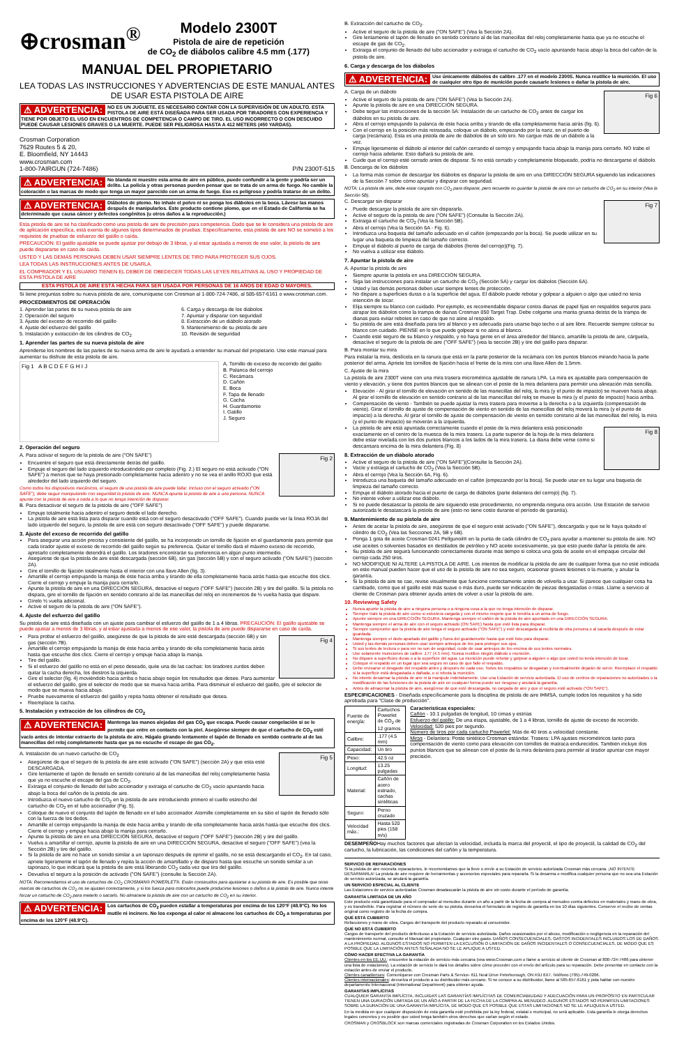⊕crosman<sup>®</sup>
Modelo 2300T
Pistola de aire de repetición
de CO<sub>2</sub> de diábolos calibre 4.5 mm (.177)
MANUAL DEL PROPIETARIO
LEA TODAS LAS INSTRUCCIONES Y ADVERTENCIAS DE ESTE MANUAL ANTES DE USAR ESTA PISTOLA DE AIRE
⚠ ADVERTENCIA: NO ES UN JUGUETE. ES NECESARIO CONTAR CON LA SUPERVISIÓN DE UN ADULTO. ESTA PISTOLA DE AIRE ESTÁ DISEÑADA PARA SER USADA POR TIRADORES CON EXPERIENCIA Y TIENE POR OBJETO EL USO EN ENCUENTROS DE COMPETENCIA O CAMPO DE TIRO. EL USO INCORRECTO O CON DESCUIDO PUEDE CAUSAR LESIONES GRAVES O LA MUERTE. PUEDE SER PELIGROSA HASTA A 412 METERS (450 YARDAS).
Crosman Corporation
7629 Routes 5 & 20,
E. Bloomfield, NY 14443
www.crosman.com
1-800-7AIRGUN (724-7486) P/N 2300T-515
⚠ ADVERTENCIA: No blanda ni muestre esta arma de aire en público, puede confundir a la gente y podría ser un delito. La policía y otras personas pueden pensar que se trata de un arma de fuego. No cambie la coloración o las marcas de modo que tenga un mayor parecido con un arma de fuego. Eso es peligroso y podría tratarse de un delito.
⚠ ADVERTENCIA: Diábolos de plomo. No inhale el polvo ni se ponga los diábolos en la boca. Lávese las manos después de manipularlos. Este producto contiene plomo, que en el Estado de California se ha determinado que causa cáncer y defectos congénitos (u otros daños a la reproducción.)
Esta pistola de aire se ha clasificado como una pistola de aire de precisión para competencia. Dado que se le considera una pistola de aire de aplicación específica, está exenta de algunos tipos determinados de pruebas. Específicamente, esta pistola de aire NO se sometió a los requisitos de pruebas de esfuerzo del gatillo o caída.
PRECAUCIÓN: El gatillo ajustable se puede ajustar por debajo de 3 libras, y al estar ajustada a menos de ese valor, la pistola de aire puede dispararse en caso de caída.
USTED Y LAS DEMÁS PERSONAS DEBEN USAR SIEMPRE LENTES DE TIRO PARA PROTEGER SUS OJOS.
LEA TODAS LAS INSTRUCCIONES ANTES DE USARLA.
EL COMPRADOR Y EL USUARIO TIENEN EL DEBER DE OBEDECER TODAS LAS LEYES RELATIVAS AL USO Y PROPIEDAD DE ESTA PISTOLA DE AIRE
ESTA PISTOLA DE AIRE ESTÁ HECHA PARA SER USADA POR PERSONAS DE 16 AÑOS DE EDAD O MAYORES.
Si tiene preguntas sobre su nueva pistola de aire, comuníquese con Crosman al 1-800-724-7486, al 585-657-6161 o www.crosman.com.
PROCEDIMIENTOS DE OPERACIÓN
1. Aprender las partes de su nueva pistola de aire
2. Operación del seguro
3. Ajuste del exceso de recorrido del gatillo
4. Ajuste del esfuerzo del gatillo
5. Instalación y extracción de los cilindros de CO<sub>2</sub>
6. Carga y descarga de los diábolos
7. Apuntar y disparar con seguridad
8. Extracción de un diábolo atorado
9. Mantenimiento de su pistola de aire
10. Revisión de seguridad
1. Aprender las partes de su nueva pistola de aire
Aprenderse los nombres de las partes de su nueva arma de aire le ayudará a entender su manual del propietario. Use este manual para aumentar su disfrute de esta pistola de aire.
Fig 1 A B C D E F G H I J
A. Tornillo de exceso de recorrido del gatillo
B. Palanca del cerrojo
C. Recámara
D. Cañón
E. Boca
F. Tapa de llenado
G. Cacha
H. Guardamonte
I. Gatillo
J. Seguro
2. Operación del seguro
Fig 2
A. Para activar el seguro de la pistola de aire ("ON SAFE")
Encuentre el seguro que está directamente detrás del gatillo.
Empuje el seguro del lado izquierdo introduciéndolo por completo (Fig. 2.) El seguro no está activado ("ON SAFE") a menos que se haya presionado completamente hacia adentro y no se vea el anillo ROJO que está alrededor del lado izquierdo del seguro.
Como todos los dispositivos mecánicos, el seguro de una pistola de aire puede fallar. Incluso con el seguro activado ("ON SAFE"), debe seguir manipulando con seguridad la pistola de aire. NUNCA apunte la pistola de aire a una persona. NUNCA apunte con la pistola de aire a nada a lo que no tenga intención de disparar.
B. Para desactivar el seguro de la pistola de aire ("OFF SAFE")
Empuje totalmente hacia adentro el seguro desde el lado derecho.
La pistola de aire está lista para disparar cuando está con el seguro desactivado ("OFF SAFE"). Cuando puede ver la línea ROJA del lado izquierdo del seguro, la pistola de aire está con seguro desactivado ("OFF SAFE") y puede dispararse.
3. Ajuste del exceso de recorrido del gatillo
Para asegurar una acción precisa y consistente del gatillo, se ha incorporado un tornillo de fijación en el guardamonte para permitir que cada tirador ajuste el exceso de recorrido del gatillo según su preferencia. Quitar el tornillo dará el máximo exceso de recorrido, apretarlo completamente detendrá el gatillo. Los tiradores encontrarán su preferencia en algún punto intermedio.
Asegúrese de que la pistola de aire esté descargada (sección 6B), sin gas (sección 5B) y con el seguro activado ("ON SAFE") (sección 2A).
Gire el tornillo de fijación totalmente hasta el interior con una llave Allen (fig. 3).
Amartille el cerrojo empujando la manija de éste hacia arriba y tirando de ella completamente hacia atrás hasta que escuche dos clics. Cierre el cerrojo y empuje la manija para cerrarlo.
Apunte la pistola de aire en una DIRECCIÓN SEGURA, desactive el seguro ("OFF SAFE") (sección 2B) y tire del gatillo. Si la pistola no dispara, gire el tornillo de fijación en sentido contrario al de las manecillas del reloj en incrementos de ½ vuelta hasta que dispare.
Gírelo ½ vuelta adicional.
Active el seguro de la pistola de aire ("ON SAFE").
4. Ajuste del esfuerzo del gatillo
Su pistola de aire está diseñada con un ajuste para cambiar el esfuerzo del gatillo de 1 a 4 libras. PRECAUCIÓN: El gatillo ajustable se puede ajustar a menos de 3 libras, y al estar ajustada a menos de ese valor, la pistola de aire puede dispararse en caso de caída.
Fig 4
Para probar el esfuerzo del gatillo, asegúrese de que la pistola de aire esté descargada (sección 6B) y sin gas (sección 7B).
Amartille el cerrojo empujando la manija de éste hacia arriba y tirando de ella completamente hacia atrás hasta que escuche dos clics. Cierre el cerrojo y empuje hacia abajo la manija.
Tire del gatillo.
Si el esfuerzo del gatillo no está en el peso deseado, quite una de las cachas: los tiradores zurdos deben quitar la cacha derecha, los diestros la izquierda.
Gire el selector (fig. 4) moviéndolo hacia arriba o hacia abajo según los resultados que desee. Para aumentar el esfuerzo del gatillo, gire el selector de modo que se mueva hacia arriba. Para disminuir el esfuerzo del gatillo, gire el selector de modo que se mueva hacia abajo.
Pruebe nuevamente el esfuerzo del gatillo y repita hasta obtener el resultado que desea.
Reemplace la cacha.
5. Instalación y extracción de los cilindros de CO<sub>2</sub>
⚠ ADVERTENCIA: Mantenga las manos alejadas del gas CO<sub>2</sub> que escapa. Puede causar congelación si se le permite que entre en contacto con la piel. Asegúrese siempre de que el cartucho de CO<sub>2</sub> esté vacío antes de intentar extraerlo de la pistola de aire. Hágalo girando lentamente el tapón de llenado en sentido contrario al de las manecillas del reloj completamente hasta que ya no escuche el escape de gas CO<sub>2</sub>.
Fig 5
A. Instalación de un nuevo cartucho de CO<sub>2</sub>
Asegúrese de que el seguro de la pistola de aire esté activado ("ON SAFE") (sección 2A) y que esta esté DESCARGADA.
Gire lentamente el tapón de llenado en sentido contrario al de las manecillas del reloj completamente hasta que ya no escuche el escape del gas de CO<sub>2</sub>.
Extraiga el conjunto de llenado del tubo accionador y extraiga el cartucho de CO<sub>2</sub> vacío apuntando hacia abajo la boca del cañón de la pistola de aire.
Introduzca el nuevo cartucho de CO<sub>2</sub> en la pistola de aire introduciendo primero el cuello estrecho del cartucho de CO<sub>2</sub> en el tubo accionador (Fig. 5).
Coloque de nuevo el conjunto del tapón de llenado en el tubo accionador. Atornille completamente en su sitio el tapón de llenado sólo con la fuerza de los dedos.
Amartille el cerrojo empujando la manija de éste hacia arriba y tirando de ella completamente hacia atrás hasta que escuche dos clics. Cierre el cerrojo y empuje hacia abajo la manija para cerrarlo.
Apunte la pistola de aire en una DIRECCIÓN SEGURA, desactive el seguro ("OFF SAFE") (sección 2B) y tire del gatillo.
Vuelva a amartillar el cerrojo, apunte la pistola de aire en una DIRECCIÓN SEGURA, desactive el seguro ("OFF SAFE") (vea la Sección 2B) y tire del gatillo.
Si la pistola de aire no hace un sonido similar a un taponazo después de oprimir el gatillo, no se está descargando el CO<sub>2</sub>. En tal caso, apriete ligeramente el tapón de llenado y repita la acción de amartillado y de disparo hasta que escuche un sonido similar a un taponazo, lo que indicará que la pistola de aire está liberando CO<sub>2</sub> cada vez que tira del gatillo.
Devuelva el seguro a la posición de activado ("ON SAFE") (consulte la Sección 2A).
NOTA: Recomendamos el uso de cartuchos de CO<sub>2</sub> CROSMAN® POWERLET®. Están construidos para ajustarse a su pistola de aire. Es posible que otras marcas de cartuchos de CO<sub>2</sub> no se ajusten correctamente, y si los fuerza para colocarlos puede producirse lesiones o daños a la pistola de aire. Nunca intente forzar un cartucho de CO<sub>2</sub> para meterlo o sacarlo. No almacene la pistola de aire con un cartucho de CO<sub>2</sub> en su interior.
⚠ ADVERTENCIA: Los cartuchos de CO<sub>2</sub> pueden estallar a temperaturas por encima de los 120°F (48.9°C). No los mutile ni incinere. No los exponga al calor ni almacene los cartuchos de CO<sub>2</sub> a temperaturas por encima de los 120°F (48.9°C).
B. Extracción del cartucho de CO<sub>2</sub>.
Active el seguro de la pistola de aire ("ON SAFE") (Vea la Sección 2A).
Gire lentamente el tapón de llenado en sentido contrario al de las manecillas del reloj completamente hasta que ya no escuche el escape de gas de CO<sub>2</sub>.
Extraiga el conjunto de llenado del tubo accionador y extraiga el cartucho de CO<sub>2</sub> vacío apuntando hacia abajo la boca del cañón de la pistola de aire.
6. Carga y descarga de los diábolos
⚠ ADVERTENCIA: Use únicamente diábolos de calibre .177 en el modelo 2300S. Nunca reutilice la munición. El uso de cualquier otro tipo de munición puede causarle lesiones o dañar la pistola de aire.
Fig 6
A. Carga de un diábolo
Active el seguro de la pistola de aire ("ON SAFE") (Vea la Sección 2A).
Apunte la pistola de aire en una DIRECCIÓN SEGURA.
Debe seguir las instrucciones de la sección 5A: Instalación de un cartucho de CO<sub>2</sub> antes de cargar los diábolos en su pistola de aire.
Abra el cerrojo empujando la palanca de éste hacia arriba y tirando de ella completamente hacia atrás (fig. 6).
Con el cerrojo en la posición más retrasada, coloque un diábolo, empezando por la nariz, en el puerto de carga (recámara). Ésta es una pistola de aire de diábolos de un solo tiro. No cargue más de un diábolo a la vez.
Empuje ligeramente el diábolo al interior del cañón cerrando el cerrojo y empujando hacia abajo la manija para cerrarlo. NO trabe el cerrojo hacia adelante. Esto dañará su pistola de aire.
Cuide que el cerrojo esté cerrado antes de disparar. Si no está cerrado y completamente bloqueado, podría no descargarse el diábolo.
B. Descarga de los diábolos
La forma más común de descargar los diábolos es disparar la pistola de aire en una DIRECCIÓN SEGURA siguiendo las indicaciones de la Sección 7 sobre cómo apuntar y disparar con seguridad.
NOTA: La pistola de aire, debe estar cargada con CO<sub>2</sub> para disparar, pero recuerde no guardar la pistola de aire con un cartucho de CO<sub>2</sub> en su interior (Vea la Sección 5B).
Fig 7
C. Descargar sin disparar
Puede descargar la pistola de aire sin dispararla.
Active el seguro de la pistola de aire ("ON SAFE") (Consulte la Sección 2A).
Extraiga el cartucho de CO<sub>2</sub> (Vea la Sección 5B).
Abra el cerrojo (Vea la Sección 6A - Fig. 6).
Introduzca una baqueta del tamaño adecuado en el cañón (empezando por la boca). Se puede utilizar en su lugar una baqueta de limpieza del tamaño correcto.
Empuje el diábolo al puerto de carga de diábolos (frente del cerrojo)(Fig. 7).
No vuelva a utilizar ese diábolo.
7. Apuntar la pistola de aire
A. Apuntar la pistola de aire
Siempre apunte la pistola en una DIRECCIÓN SEGURA.
Siga las instrucciones para instalar un cartucho de CO<sub>2</sub> (Sección 5A) y cargar los diábolos (Sección 6A).
Usted y las demás personas deben usar siempre lentes de protección.
No dispare a superficies duras o a la superficie del agua. El diábolo puede rebotar y golpear a alguien o algo que usted no tenía intención de tocar.
Elija siempre su blanco con cuidado. Por ejemplo, es recomendable disparar contra dianas de papel fijas en respaldos seguros para atrapar los diábolos como la trampa de dianas Crosman 850 Target Trap. Debe colgarse una manta gruesa detrás de la trampa de dianas para evitar rebotes en caso de que no atine al respaldo.
Su pistola de aire está diseñada para tiro al blanco y es adecuada para usarse bajo techo o al aire libre. Recuerde siempre colocar su blanco con cuidado. PIENSE en lo que puede golpear si no atina al blanco.
Cuando esté seguro de su blanco y respaldo, y no haya gente en el área alrededor del blanco, amartille la pistola de aire, cárguela, desactive el seguro de la pistola de aire ("OFF SAFE") (vea la sección 2B) y tire del gatillo para disparar.
B. Para montar su mira
Para instalar la mira, deslícela en la ranura que está en la parte posterior de la recámara con los puntos blancos mirando hacia la parte posterior del arma. Apriete los tornillos de fijación hacia el frente de la mira con una llave Allen de 1.5mm.
C. Ajuste de la mira
La pistola de aire 2300T viene con una mira trasera micrométrica ajustable de ranura LPA. La mira es ajustable para compensación de viento y elevación, y tiene dos puntos blancos que se alinean con el poste de la mira delantera para permitir una alineación más sencilla.
Elevación - Al girar el tornillo de elevación en sentido de las manecillas del reloj, la mira (y el punto de impacto) se mueven hacia abajo. Al girar el tornillo de elevación en sentido contrario al de las manecillas del reloj se mueve la mira (y el punto de impacto) hacia arriba.
Compensación de viento - También se puede ajustar la mira trasera para moverse a la derecha o a la izquierda (compensación de viento). Girar el tornillo de ajuste de compensación de viento en sentido de las manecillas del reloj moverá la mira (y el punto de impacto) a la derecha. Al girar el tornillo de ajuste de compensación de viento en sentido contrario al de las manecillas del reloj, la mira (y el punto de impacto) se moverán a la izquierda.
Fig 8
La pistola de aire está apuntada correctamente cuando el poste de la mira delantera está posicionado exactamente en el centro de la muesca de la mira trasera. La parte superior de la hoja de la mira delantera debe estar nivelada con los dos puntos blancos a los lados de la mira trasera. La diana debe verse como si descansara encima de la mira delantera (Fig. 8)
8. Extracción de un diábolo atorado
Active el seguro de la pistola de aire ("ON SAFE")(Consulte la Sección 2A).
Vacíe y extraiga el cartucho de CO<sub>2</sub> (Vea la Sección 5B).
Abra el cerrojo (Vea la Sección 6A, Fig. 6).
Introduzca una baqueta del tamaño adecuado en el cañón (empezando por la boca). Se puede usar en su lugar una baqueta de limpieza del tamaño correcto.
Empuje el diábolo atorado hacia el puerto de carga de diábolos (parte delantera del cerrojo) (fig. 7).
No intente volver a utilizar ese diábolo.
Si no puede desatascar la pistola de aire siguiendo este procedimiento, no emprenda ninguna otra acción. Use Estación de servicio autorizada le desatascará la pistola de aire (esto no tiene costo durante el período de garantía).
9. Mantenimiento de su pistola de aire
Antes de acetar la pistola de aire, asegúrese de que el seguro esté activado ("ON SAFE"), descargada y que se le haya quitado el cilindro de CO<sub>2</sub> (Vea las Secciones 2A, 5B y 6B).
Ponga 1 gota de aceite Crosman 0241 Pellgunoil® en la punta de cada cilindro de CO<sub>2</sub> para ayudar a mantener su pistola de aire. NO use aceites o solventes basados en destilados de petróleo y NO aceite excesivamente, ya que esto puede dañar la pistola de aire.
Su pistola de aire seguirá funcionando correctamente durante más tiempo si coloca una gota de aceite en el empaque circular del cerrojo cada 250 tiros.
NO MODIFIQUE NI ALTERE LA PISTOLA DE AIRE. Los intentos de modificar la pistola de aire de cualquier forma que no esté indicada en este manual pueden hacer que el uso de la pistola de aire no sea seguro, ocasionar graves lesiones o la muerte, y anular la garantía.
Si la pistola de aire se cae, revise visualmente que funcione correctamente antes de volverla a usar. Si parece que cualquier cosa ha cambiado, como que el gatillo esté más suave o más duro, puede ser indicación de piezas desgastadas o rotas. Llame a servicio al cliente de Crosman para obtener ayuda antes de volver a usar la pistola de aire.
10. Reviewing Safety
Nunca apunte la pistola de aire a ninguna persona o a ninguna cosa a la que no tenga intención de disparar.
Siempre trate la pistola de aire como si estuviera cargada y con el mismo respeto que le tendría a un arma de fuego.
Apunte siempre en una DIRECCIÓN SEGURA. Mantenga siempre el cañón de la pistola de aire apuntado en una DIRECCIÓN SEGURA.
Mantenga siempre el arma de aire con el seguro activado (ON SAFE) hasta que esté lista para disparar.
Siempre compruebe que la pistola de aire tenga el seguro activado ("ON SAFE") y esté descargada al recibirla de otra persona o al sacarla después de estar guardada.
Mantenga siempre el dedo apartado del gatillo y fuera del guardamonte hasta que esté listo para disparar.
Usted y las demás personas deben usar siempre anteojos de tiro para proteger sus ojos.
Si sus lentes de lectura o para ver no son de seguridad, cuide de usar anteojos de tiro encima de sus lentes normales.
Use solamente municiones de calibre .177 (4.5 mm). Nunca reutilice ningún diábolo o munición.
No dispare a superficies duras o a la superficie del agua. La munición puede rebotar y golpear a alguien o algo que usted no tenía intención de tocar.
Coloque el respaldo en un lugar que sea seguro en caso de que falle el respaldo.
Debe revisarse el desgaste del respaldo antes y después de cada uso. Todos los respaldos se desgastan y eventualmente dejarán de servir. Reemplace el respaldo si la superficie está desgastada o dañada, o si rebota la munición.
No intente desarmar la pistola de aire ni la manipule indebidamente. Use una Estación de servicio autorizada. El uso de centros de reparaciones no autorizados o la modificación de las funciones de la pistola de aire en cualquier forma puede ser riesgoso y anulará la garantía.
Antes de almacenar la pistola de aire, asegúrese de que esté descargada, no cargada de aire y que el seguro esté activado ("ON SAFE").
ESPECIFICACIONES - Diseñada específicamente para la disciplina de pistola de aire IHMSA, cumple todos los requisitos y ha sido aprobada para "Clase de producción".
| Fuente de energía: | Cartuchos Powerlet de CO<sub>2</sub> de 12 gramos |
| Calibre: | .177 (4.5 mm) |
| Capacidad: | Un tiro |
| Peso: | 42.5 oz |
| Longitud: | 13.25 pulgadas |
| Material: | Cañón de acero estriado, cachas sintéticas |
| Seguro: | Perno cruzado |
| Velocidad máx.: | Hasta 520 pies (158 m/s) |
Características especiales:
Cañón - 10.1 pulgadas de longitud, 10 cimas y estrías
Esfuerzo del gatillo: De una etapa, ajustable, de 1 a 4 libras, tornillo de ajuste de exceso de recorrido.
Velocidad: 520 pies por segundo.
Número de tiros por cada cartucho Powerlet: Más de 40 tiros a velocidad constante.
Miras - Delantera: Poste sintético Crosman estándar. Trasera: LPA ajustes micrométricos tanto para compensación de viento como para elevación con tornillos de matraca endurecidos. También incluye dos puntos blancos que se alinean con el poste de la mira delantera para permitir al tirador apuntar con mayor precisión.
DESEMPEÑOHay muchos factores que afectan la velocidad, incluida la marca del proyectil, el tipo de proyectil, la calidad de CO<sub>2</sub> del cartucho, la lubricación, las condiciones del cañón y la temperatura.
SERVICIO DE REPARACIONES
Si la pistola de aire necesita reparaciones, le recomendamos que la lleve o envíe a su Estación de servicio autorizada Crosman más cercana. ¡NO INTENTE DESARMARLA! La pistola de aire requiere de herramientas y accesorios especiales para repararla. Si la desarma o modifica cualquier persona que no sea una Estación de servicio autorizada, se anulará la garantía.
UN SERVICIO ESPECIAL AL CLIENTE
Las Estaciones de servicio autorizadas Crosman desatascarán la pistola de aire sin costo durante el período de garantía.
GARANTÍA LIMITADA DE UN AÑO
Este producto está garantizado para el comprador al menudeo durante un año a partir de la fecha de compra al menudeo contra defectos en materiales y mano de obra, y es transferible. Para registrar el número de serie de su pistola, devuelva el formulario de registro de garantía en los 10 días siguientes. Conserve el recibo de ventas original como registro de la fecha de compra.
QUÉ ESTÁ CUBIERTO
Refacciones y mano de obra. Cargos del transporte del producto reparado al consumidor.
QUÉ NO ESTÁ CUBIERTO
Cargos de transporte del producto defectuoso a la Estación de servicio autorizada. Daños ocasionados por el abuso, modificación o negligencia en la reparación del mantenimiento normal, consulte el Manual del propietario. Cualquier otro gasto. DAÑOS CONSECUENCIALES, GASTOS INCIDENTALES INCLUIDOS LOS DE DAÑOS A LA PROPIEDAD. ALGUNOS ESTADOS NO PERMITEN LA EXCLUSIÓN O LIMITACIÓN DE DAÑOS INCIDENTALES O CONSECUENCIALES, DE MODO QUE ES POSIBLE QUE LA LIMITACIÓN ANTES SEÑALADA NO SE LE APLIQUE A USTED.
CÓMO HACER EFECTIVA LA GARANTÍA
Clientes en los EE.UU.: encuentre la estación de servicio más cercana (vea www.Crosman.com o llame a servicio al cliente de Crosman al 800-724-7486 para obtener una lista de estaciones). La estación de servicio le dará los detalles sobre cómo proceder con el envío del artículo para su reparación. Debe presentar en contacto con la estación antes de enviar el producto.
Clientes canadienses: Comuníquese con Crosman Parts & Service- 611 Neal Drive Peterborough, ON K9J 6X7. Teléfono (705)-749-0206.
Clientes internacionales: devuelva el producto a su distribuidor más cercano. Si no conoce a su distribuidor, llame al 585-657-6161 y pida hablar con nuestro departamento Internacional (International Department) para obtener ayuda.
GARANTÍAS IMPLÍCITAS
CUALQUIER GARANTÍA IMPLÍCITA, INCLUIDAS LAS GARANTÍAS IMPLÍCITAS DE COMERCIABILIDAD Y ADECUACIÓN PARA UN PROPÓSITO EN PARTICULAR TIENEN UNA DURACIÓN LIMITADA DE UN AÑO A PARTIR DE LA FECHA DE LA COMPRA AL MENUDEO. ALGUNOS ESTADOS NO PERMITEN LIMITACIONES SOBRE LA DURACIÓN DE UNA GARANTÍA IMPLÍCITA, DE MODO QUE ES POSIBLE QUE ESTAS LIMITACIONES NO SE LE APLIQUEN A USTED.
En la medida en que cualquier disposición de esta garantía esté prohibida por la ley federal, estatal o municipal, no será aplicable. Esta garantía le otorga derechos legales concretos y es posible que usted tenga también otros derechos que varían según el estado.
CROSMAN y CROSBLOCK son marcas comerciales registradas de Crosman Corporation en los Estados Unidos.